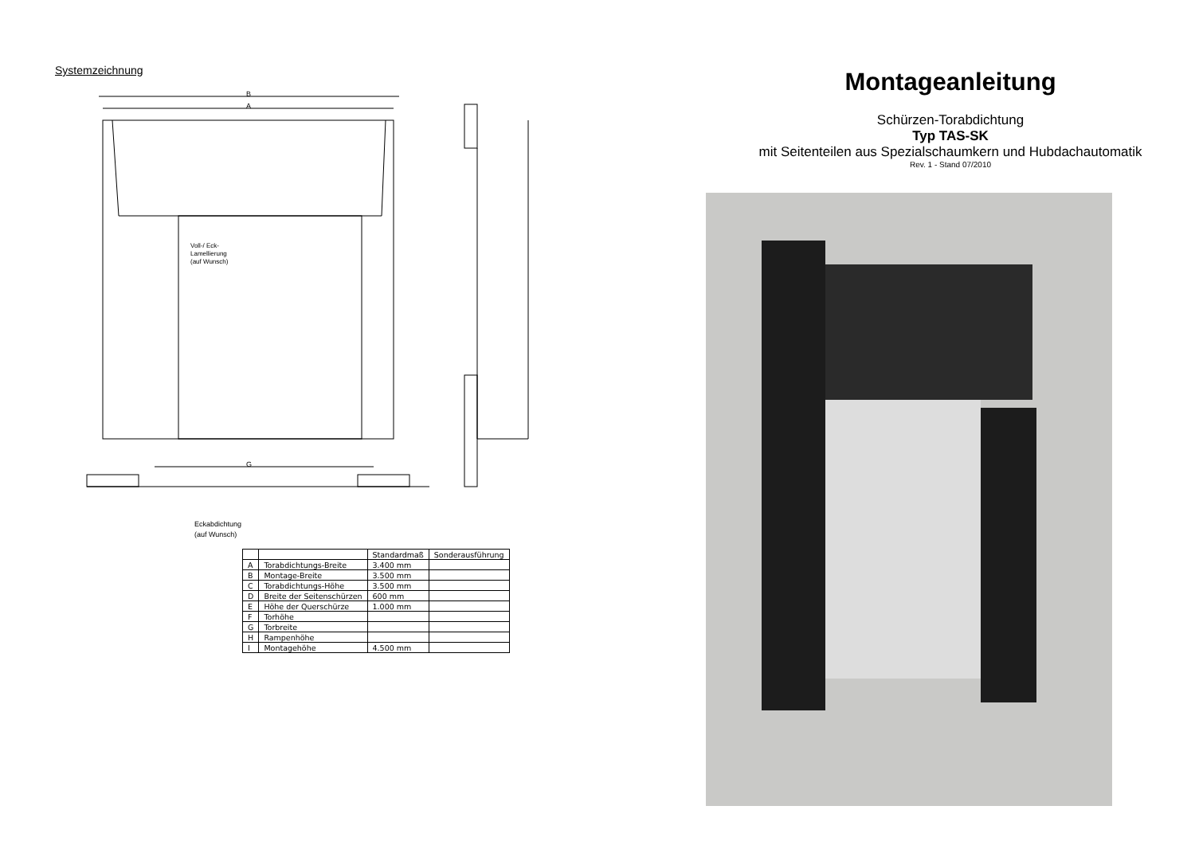Systemzeichnung
G
B
A
Voll-/ Eck-
Lamellierung
(auf Wunsch)
Eckabdichtung
(auf Wunsch)
| | | Standardmaß | Sonderausführung |
| --- | --- | --- | --- |
| A | Torabdichtungs-Breite | 3.400 mm | |
| B | Montage-Breite | 3.500 mm | |
| C | Torabdichtungs-Höhe | 3.500 mm | |
| D | Breite der Seitenschürzen | 600 mm | |
| E | Höhe der Querschürze | 1.000 mm | |
| F | Torhöhe | | |
| G | Torbreite | | |
| H | Rampenhöhe | | |
| I | Montagehöhe | 4.500 mm | |
Montageanleitung
Schürzen-Torabdichtung
Typ TAS-SK
mit Seitenteilen aus Spezialschaumkern und Hubdachautomatik
Rev. 1 - Stand 07/2010